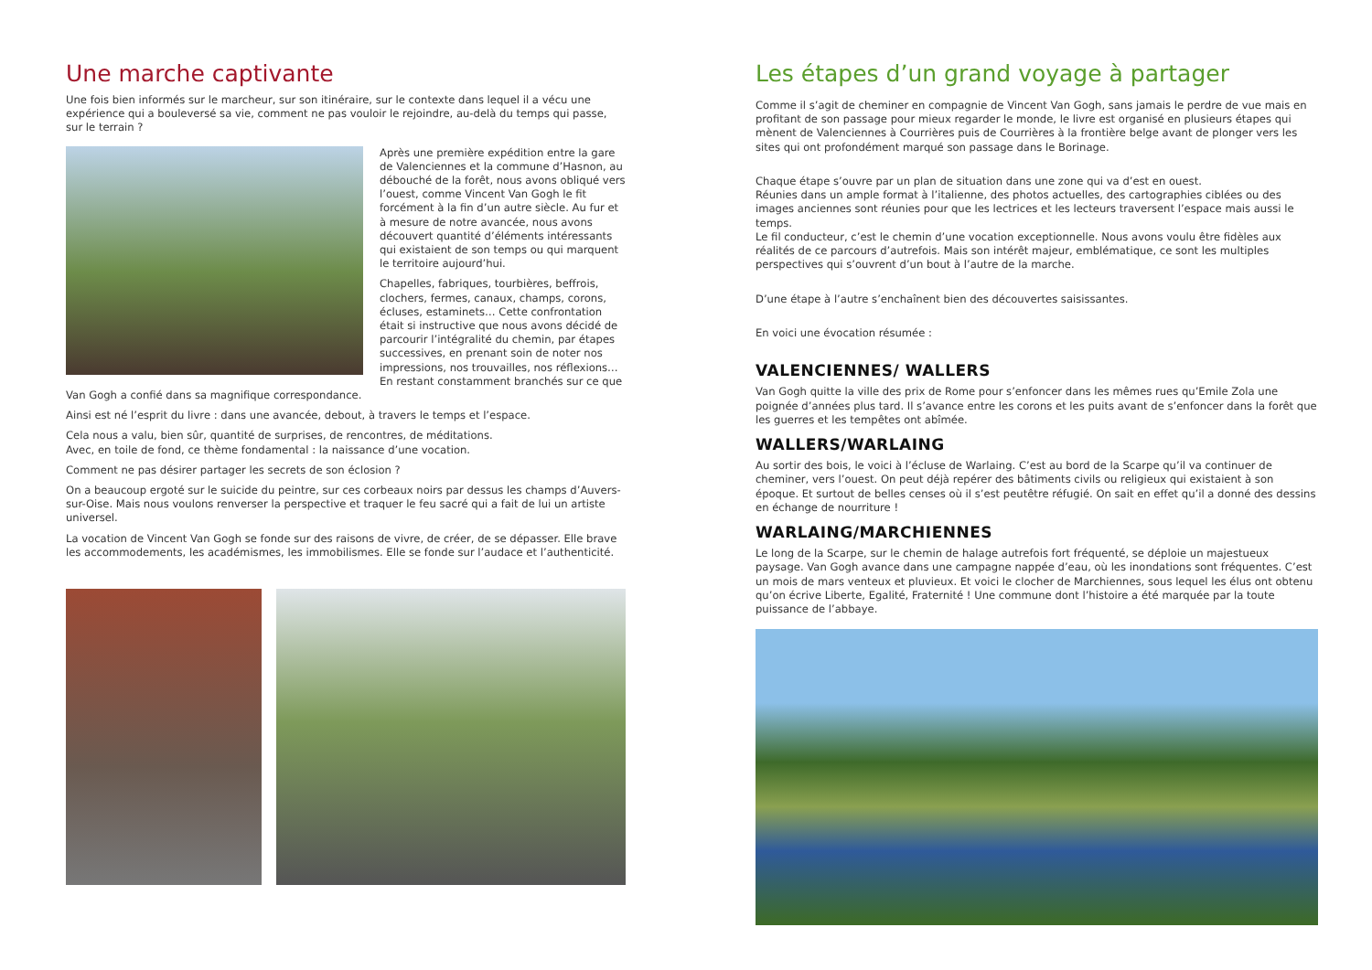Une marche captivante
Une fois bien informés sur le marcheur, sur son itinéraire, sur le contexte dans lequel il a vécu une expérience qui a bouleversé sa vie, comment ne pas vouloir le rejoindre, au-delà du temps qui passe, sur le terrain ?
Après une première expédition entre la gare de Valenciennes et la commune d’Hasnon, au débouché de la forêt, nous avons obliqué vers l’ouest, comme Vincent Van Gogh le fit forcément à la fin d’un autre siècle. Au fur et à mesure de notre avancée, nous avons découvert quantité d’éléments intéressants qui existaient de son temps ou qui marquent le territoire aujourd’hui.
Chapelles, fabriques, tourbières, beffrois, clochers, fermes, canaux, champs, corons, écluses, estaminets… Cette confrontation était si instructive que nous avons décidé de parcourir l’intégralité du chemin, par étapes successives, en prenant soin de noter nos impressions, nos trouvailles, nos réflexions… En restant constamment branchés sur ce que Van Gogh a confié dans sa magnifique correspondance.
Ainsi est né l’esprit du livre : dans une avancée, debout, à travers le temps et l’espace.
Cela nous a valu, bien sûr, quantité de surprises, de rencontres, de méditations.
Avec, en toile de fond, ce thème fondamental : la naissance d’une vocation.
Comment ne pas désirer partager les secrets de son éclosion ?
On a beaucoup ergoté sur le suicide du peintre, sur ces corbeaux noirs par dessus les champs d’Auvers-sur-Oise. Mais nous voulons renverser la perspective et traquer le feu sacré qui a fait de lui un artiste universel.
La vocation de Vincent Van Gogh se fonde sur des raisons de vivre, de créer, de se dépasser. Elle brave les accommodements, les académismes, les immobilismes. Elle se fonde sur l’audace et l’authenticité.
Les étapes d’un grand voyage à partager
Comme il s’agit de cheminer en compagnie de Vincent Van Gogh, sans jamais le perdre de vue mais en profitant de son passage pour mieux regarder le monde, le livre est organisé en plusieurs étapes qui mènent de Valenciennes à Courrières puis de Courrières à la frontière belge avant de plonger vers les sites qui ont profondément marqué son passage dans le Borinage.
Chaque étape s’ouvre par un plan de situation dans une zone qui va d’est en ouest.
Réunies dans un ample format à l’italienne, des photos actuelles, des cartographies ciblées ou des images anciennes sont réunies pour que les lectrices et les lecteurs traversent l’espace mais aussi le temps.
Le fil conducteur, c’est le chemin d’une vocation exceptionnelle. Nous avons voulu être fidèles aux réalités de ce parcours d’autrefois. Mais son intérêt majeur, emblématique, ce sont les multiples perspectives qui s’ouvrent d’un bout à l’autre de la marche.
D’une étape à l’autre s’enchaînent bien des découvertes saisissantes.
En voici une évocation résumée :
VALENCIENNES/ WALLERS
Van Gogh quitte la ville des prix de Rome pour s’enfoncer dans les mêmes rues qu’Emile Zola une poignée d’années plus tard. Il s’avance entre les corons et les puits avant de s’enfoncer dans la forêt que les guerres et les tempêtes ont abîmée.
WALLERS/WARLAING
Au sortir des bois, le voici à l’écluse de Warlaing. C’est au bord de la Scarpe qu’il va continuer de cheminer, vers l’ouest. On peut déjà repérer des bâtiments civils ou religieux qui existaient à son époque. Et surtout de belles censes où il s’est peutêtre réfugié. On sait en effet qu’il a donné des dessins en échange de nourriture !
WARLAING/MARCHIENNES
Le long de la Scarpe, sur le chemin de halage autrefois fort fréquenté, se déploie un majestueux paysage. Van Gogh avance dans une campagne nappée d’eau, où les inondations sont fréquentes. C’est un mois de mars venteux et pluvieux. Et voici le clocher de Marchiennes, sous lequel les élus ont obtenu qu’on écrive Liberte, Egalité, Fraternité ! Une commune dont l’histoire a été marquée par la toute puissance de l’abbaye.